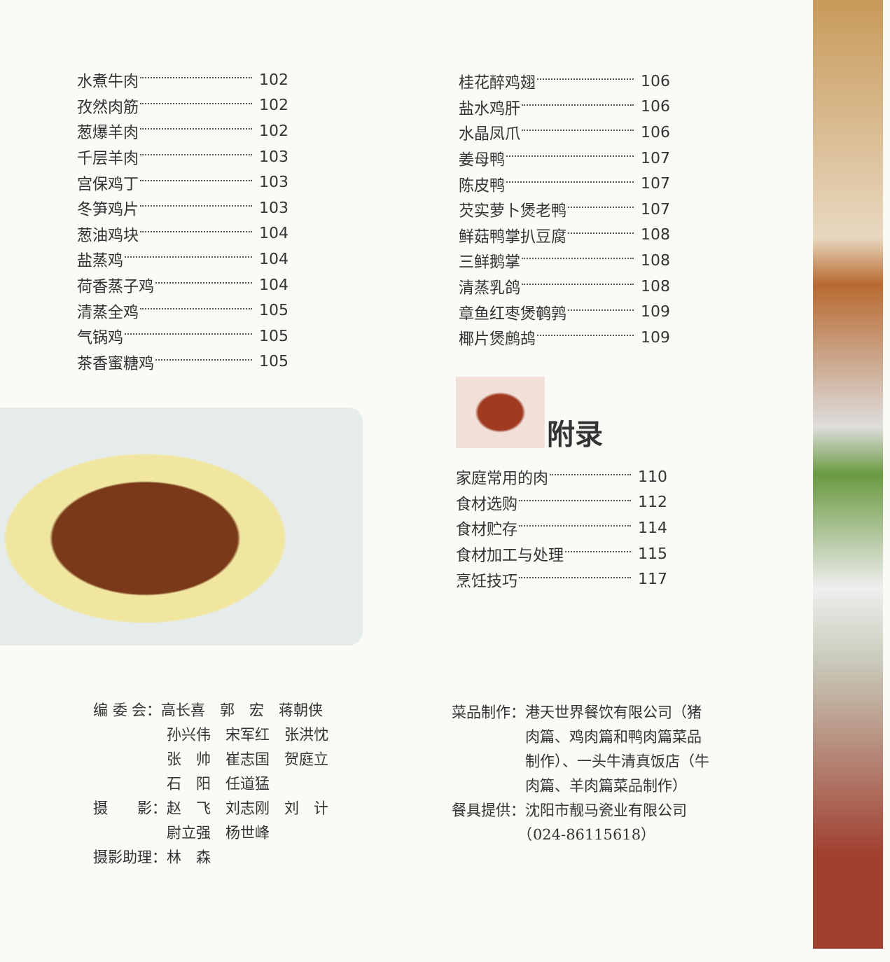水煮牛肉 102
孜然肉筋 102
葱爆羊肉 102
千层羊肉 103
宫保鸡丁 103
冬笋鸡片 103
葱油鸡块 104
盐蒸鸡 104
荷香蒸子鸡 104
清蒸全鸡 105
气锅鸡 105
茶香蜜糖鸡 105
桂花醉鸡翅 106
盐水鸡肝 106
水晶凤爪 106
姜母鸭 107
陈皮鸭 107
芡实萝卜煲老鸭 107
鲜菇鸭掌扒豆腐 108
三鲜鹅掌 108
清蒸乳鸽 108
章鱼红枣煲鹌鹑 109
椰片煲鹧鸪 109
附录
家庭常用的肉 110
食材选购 112
食材贮存 114
食材加工与处理 115
烹饪技巧 117
编 委 会：高长喜　郭　宏　蒋朝侠
　　　　　孙兴伟　宋军红　张洪忱
　　　　　张　帅　崔志国　贺庭立
　　　　　石　阳　任道猛
摄　　影：赵　飞　刘志刚　刘　计
　　　　　尉立强　杨世峰
摄影助理：林　森
菜品制作：港天世界餐饮有限公司（猪
　　　　　肉篇、鸡肉篇和鸭肉篇菜品
　　　　　制作）、一头牛清真饭店（牛
　　　　　肉篇、羊肉篇菜品制作）
餐具提供：沈阳市靓马瓷业有限公司
　　　　　（024-86115618）